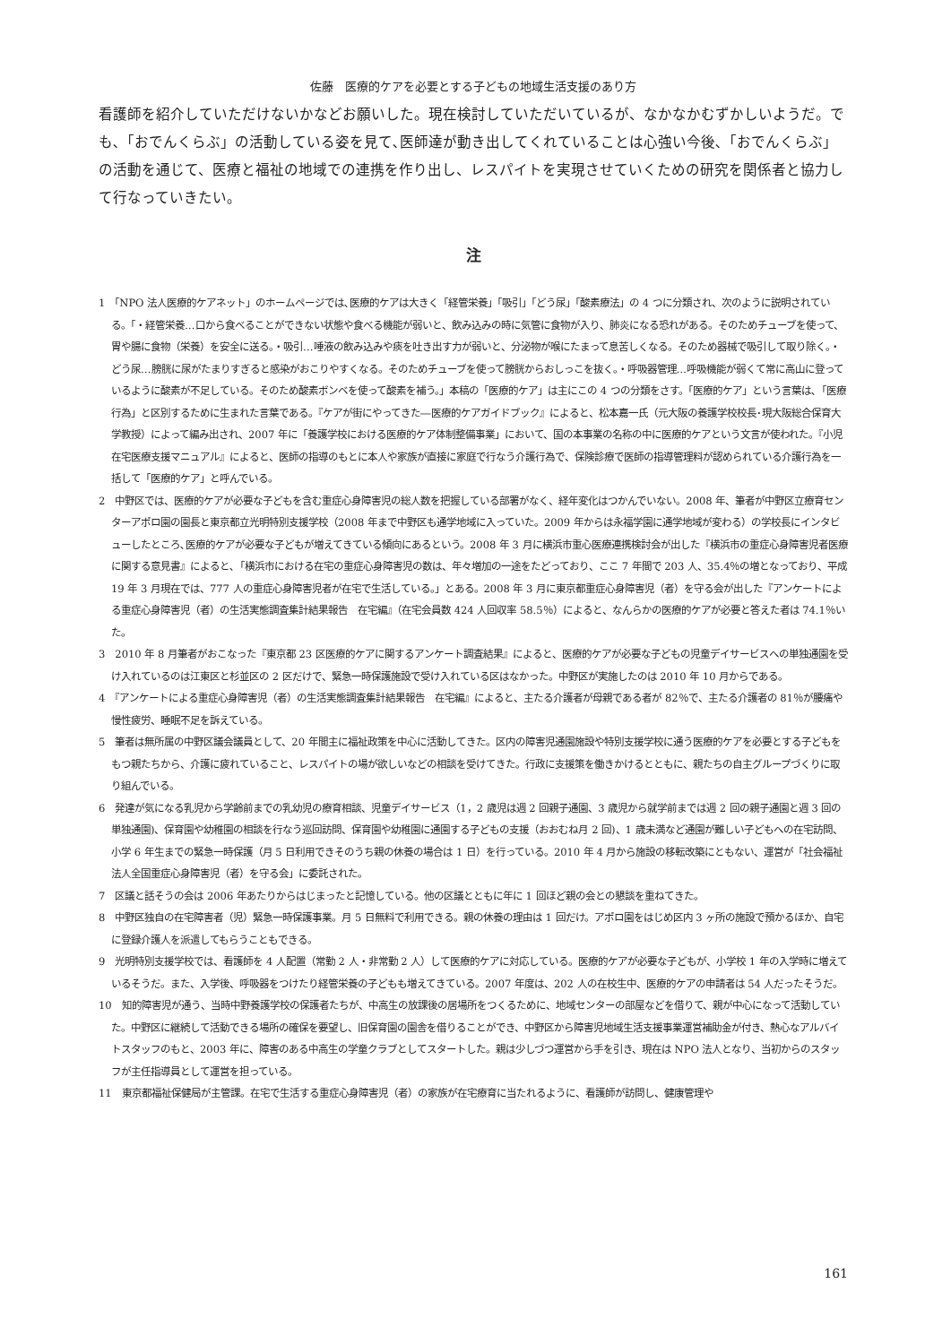佐藤　医療的ケアを必要とする子どもの地域生活支援のあり方
看護師を紹介していただけないかなどお願いした。現在検討していただいているが、なかなかむずかしいようだ。でも､「おでんくらぶ」の活動している姿を見て､医師達が動き出してくれていることは心強い今後､「おでんくらぶ」の活動を通じて、医療と福祉の地域での連携を作り出し、レスパイトを実現させていくための研究を関係者と協力して行なっていきたい。
注
1　「NPO 法人医療的ケアネット」のホームページでは､医療的ケアは大きく「経管栄養」「吸引」「どう尿」「酸素療法」の 4 つに分類され、次のように説明されている。「・経管栄養…口から食べることができない状態や食べる機能が弱いと、飲み込みの時に気管に食物が入り、肺炎になる恐れがある。そのためチューブを使って、胃や腸に食物（栄養）を安全に送る。・吸引…唾液の飲み込みや痰を吐き出す力が弱いと、分泌物が喉にたまって息苦しくなる。そのため器械で吸引して取り除く。・どう尿…膀胱に尿がたまりすぎると感染がおこりやすくなる。そのためチューブを使って膀胱からおしっこを抜く。・呼吸器管理…呼吸機能が弱くて常に高山に登っているように酸素が不足している。そのため酸素ボンベを使って酸素を補う。」本稿の「医療的ケア」は主にこの 4 つの分類をさす。「医療的ケア」という言葉は､「医療行為」と区別するために生まれた言葉である。『ケアが街にやってきた―医療的ケアガイドブック』によると、松本嘉一氏（元大阪の養護学校校長･現大阪総合保育大学教授）によって編み出され、2007 年に「養護学校における医療的ケア体制整備事業」において、国の本事業の名称の中に医療的ケアという文言が使われた。『小児在宅医療支援マニュアル』によると、医師の指導のもとに本人や家族が直接に家庭で行なう介護行為で、保険診療で医師の指導管理料が認められている介護行為を一括して「医療的ケア」と呼んでいる。
2　中野区では、医療的ケアが必要な子どもを含む重症心身障害児の総人数を把握している部署がなく、経年変化はつかんでいない。2008 年、筆者が中野区立療育センターアポロ園の園長と東京都立光明特別支援学校（2008 年まで中野区も通学地域に入っていた。2009 年からは永福学園に通学地域が変わる）の学校長にインタビューしたところ､医療的ケアが必要な子どもが増えてきている傾向にあるという。2008 年 3 月に横浜市重心医療連携検討会が出した『横浜市の重症心身障害児者医療に関する意見書』によると､「横浜市における在宅の重症心身障害児の数は、年々増加の一途をたどっており、ここ 7 年間で 203 人、35.4％の増となっており、平成 19 年 3 月現在では、777 人の重症心身障害児者が在宅で生活している。」とある。2008 年 3 月に東京都重症心身障害児（者）を守る会が出した『アンケートによる重症心身障害児（者）の生活実態調査集計結果報告　在宅編』（在宅会員数 424 人回収率 58.5％）によると、なんらかの医療的ケアが必要と答えた者は 74.1％いた。
3　2010 年 8 月筆者がおこなった『東京都 23 区医療的ケアに関するアンケート調査結果』によると、医療的ケアが必要な子どもの児童デイサービスへの単独通園を受け入れているのは江東区と杉並区の 2 区だけで、緊急一時保護施設で受け入れている区はなかった。中野区が実施したのは 2010 年 10 月からである。
4　『アンケートによる重症心身障害児（者）の生活実態調査集計結果報告　在宅編』によると、主たる介護者が母親である者が 82％で、主たる介護者の 81％が腰痛や慢性疲労、睡眠不足を訴えている。
5　筆者は無所属の中野区議会議員として、20 年間主に福祉政策を中心に活動してきた。区内の障害児通園施設や特別支援学校に通う医療的ケアを必要とする子どもをもつ親たちから、介護に疲れていること、レスパイトの場が欲しいなどの相談を受けてきた。行政に支援策を働きかけるとともに、親たちの自主グループづくりに取り組んでいる。
6　発達が気になる乳児から学齢前までの乳幼児の療育相談、児童デイサービス（1，2 歳児は週 2 回親子通園、3 歳児から就学前までは週 2 回の親子通園と週 3 回の単独通園)、保育園や幼稚園の相談を行なう巡回訪問、保育園や幼稚園に通園する子どもの支援（おおむね月 2 回)、1 歳未満など通園が難しい子どもへの在宅訪問、小学 6 年生までの緊急一時保護（月 5 日利用できそのうち親の休養の場合は 1 日）を行っている。2010 年 4 月から施設の移転改築にともない、運営が「社会福祉法人全国重症心身障害児（者）を守る会」に委託された。
7　区議と話そうの会は 2006 年あたりからはじまったと記憶している。他の区議とともに年に 1 回ほど親の会との懇談を重ねてきた。
8　中野区独自の在宅障害者（児）緊急一時保護事業。月 5 日無料で利用できる。親の休養の理由は 1 回だけ。アポロ園をはじめ区内 3 ヶ所の施設で預かるほか、自宅に登録介護人を派遣してもらうこともできる。
9　光明特別支援学校では、看護師を 4 人配置（常勤 2 人・非常勤 2 人）して医療的ケアに対応している。医療的ケアが必要な子どもが、小学校 1 年の入学時に増えているそうだ。また、入学後、呼吸器をつけたり経管栄養の子どもも増えてきている。2007 年度は、202 人の在校生中、医療的ケアの申請者は 54 人だったそうだ。
10　知的障害児が通う、当時中野養護学校の保護者たちが、中高生の放課後の居場所をつくるために、地域センターの部屋などを借りて、親が中心になって活動していた。中野区に継続して活動できる場所の確保を要望し、旧保育園の園舎を借りることができ、中野区から障害児地域生活支援事業運営補助金が付き、熱心なアルバイトスタッフのもと、2003 年に、障害のある中高生の学童クラブとしてスタートした。親は少しづつ運営から手を引き、現在は NPO 法人となり、当初からのスタッフが主任指導員として運営を担っている。
11　東京都福祉保健局が主管課。在宅で生活する重症心身障害児（者）の家族が在宅療育に当たれるように、看護師が訪問し、健康管理や
161